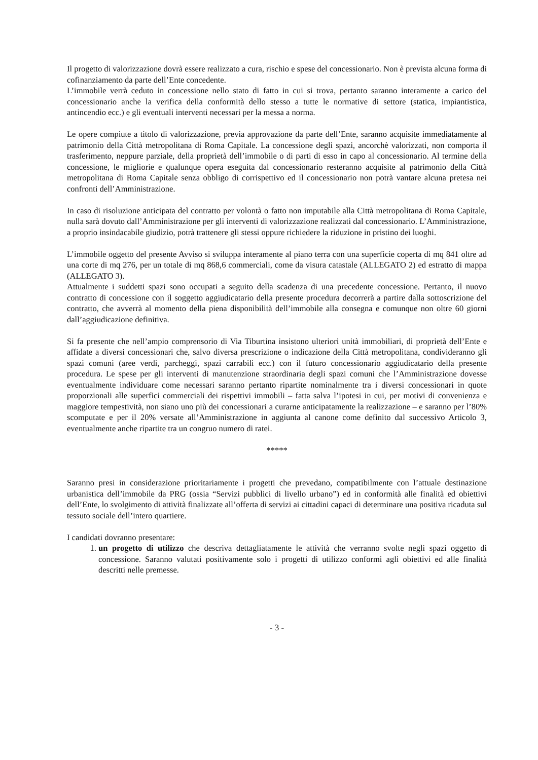Il progetto di valorizzazione dovrà essere realizzato a cura, rischio e spese del concessionario. Non è prevista alcuna forma di cofinanziamento da parte dell’Ente concedente.
L’immobile verrà ceduto in concessione nello stato di fatto in cui si trova, pertanto saranno interamente a carico del concessionario anche la verifica della conformità dello stesso a tutte le normative di settore (statica, impiantistica, antincendio ecc.) e gli eventuali interventi necessari per la messa a norma.
Le opere compiute a titolo di valorizzazione, previa approvazione da parte dell’Ente, saranno acquisite immediatamente al patrimonio della Città metropolitana di Roma Capitale. La concessione degli spazi, ancorchè valorizzati, non comporta il trasferimento, neppure parziale, della proprietà dell’immobile o di parti di esso in capo al concessionario. Al termine della concessione, le migliorie e qualunque opera eseguita dal concessionario resteranno acquisite al patrimonio della Città metropolitana di Roma Capitale senza obbligo di corrispettivo ed il concessionario non potrà vantare alcuna pretesa nei confronti dell’Amministrazione.
In caso di risoluzione anticipata del contratto per volontà o fatto non imputabile alla Città metropolitana di Roma Capitale, nulla sarà dovuto dall’Amministrazione per gli interventi di valorizzazione realizzati dal concessionario. L’Amministrazione, a proprio insindacabile giudizio, potrà trattenere gli stessi oppure richiedere la riduzione in pristino dei luoghi.
L’immobile oggetto del presente Avviso si sviluppa interamente al piano terra con una superficie coperta di mq 841 oltre ad una corte di mq 276, per un totale di mq 868,6 commerciali, come da visura catastale (ALLEGATO 2) ed estratto di mappa (ALLEGATO 3).
Attualmente i suddetti spazi sono occupati a seguito della scadenza di una precedente concessione. Pertanto, il nuovo contratto di concessione con il soggetto aggiudicatario della presente procedura decorrerà a partire dalla sottoscrizione del contratto, che avverrà al momento della piena disponibilità dell’immobile alla consegna e comunque non oltre 60 giorni dall’aggiudicazione definitiva.
Si fa presente che nell’ampio comprensorio di Via Tiburtina insistono ulteriori unità immobiliari, di proprietà dell’Ente e affidate a diversi concessionari che, salvo diversa prescrizione o indicazione della Città metropolitana, condivideranno gli spazi comuni (aree verdi, parcheggi, spazi carrabili ecc.) con il futuro concessionario aggiudicatario della presente procedura. Le spese per gli interventi di manutenzione straordinaria degli spazi comuni che l’Amministrazione dovesse eventualmente individuare come necessari saranno pertanto ripartite nominalmente tra i diversi concessionari in quote proporzionali alle superfici commerciali dei rispettivi immobili – fatta salva l’ipotesi in cui, per motivi di convenienza e maggiore tempestività, non siano uno più dei concessionari a curarne anticipatamente la realizzazione – e saranno per l’80% scomputate e per il 20% versate all’Amministrazione in aggiunta al canone come definito dal successivo Articolo 3, eventualmente anche ripartite tra un congruo numero di ratei.
*****
Saranno presi in considerazione prioritariamente i progetti che prevedano, compatibilmente con l’attuale destinazione urbanistica dell’immobile da PRG (ossia “Servizi pubblici di livello urbano”) ed in conformità alle finalità ed obiettivi dell’Ente, lo svolgimento di attività finalizzate all’offerta di servizi ai cittadini capaci di determinare una positiva ricaduta sul tessuto sociale dell’intero quartiere.
I candidati dovranno presentare:
1. un progetto di utilizzo che descriva dettagliatamente le attività che verranno svolte negli spazi oggetto di concessione. Saranno valutati positivamente solo i progetti di utilizzo conformi agli obiettivi ed alle finalità descritti nelle premesse.
- 3 -